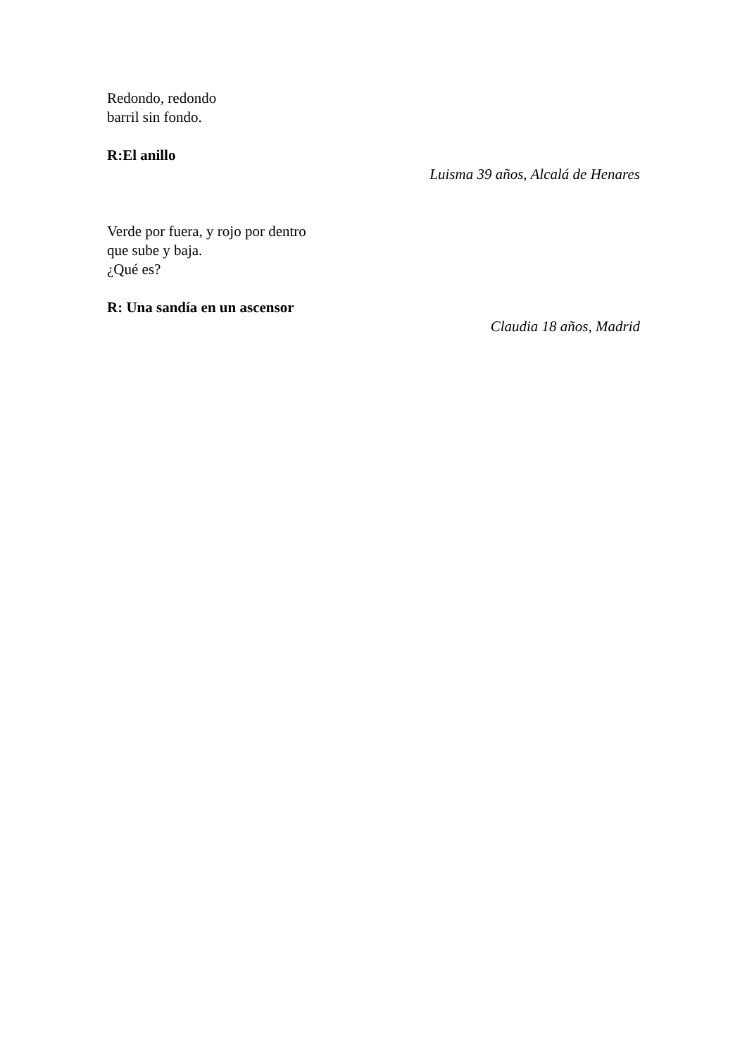Redondo, redondo
barril sin fondo.
R:El anillo
Luisma 39 años, Alcalá de Henares
Verde por fuera, y rojo por dentro
que sube y baja.
¿Qué es?
R: Una sandía en un ascensor
Claudia 18 años, Madrid